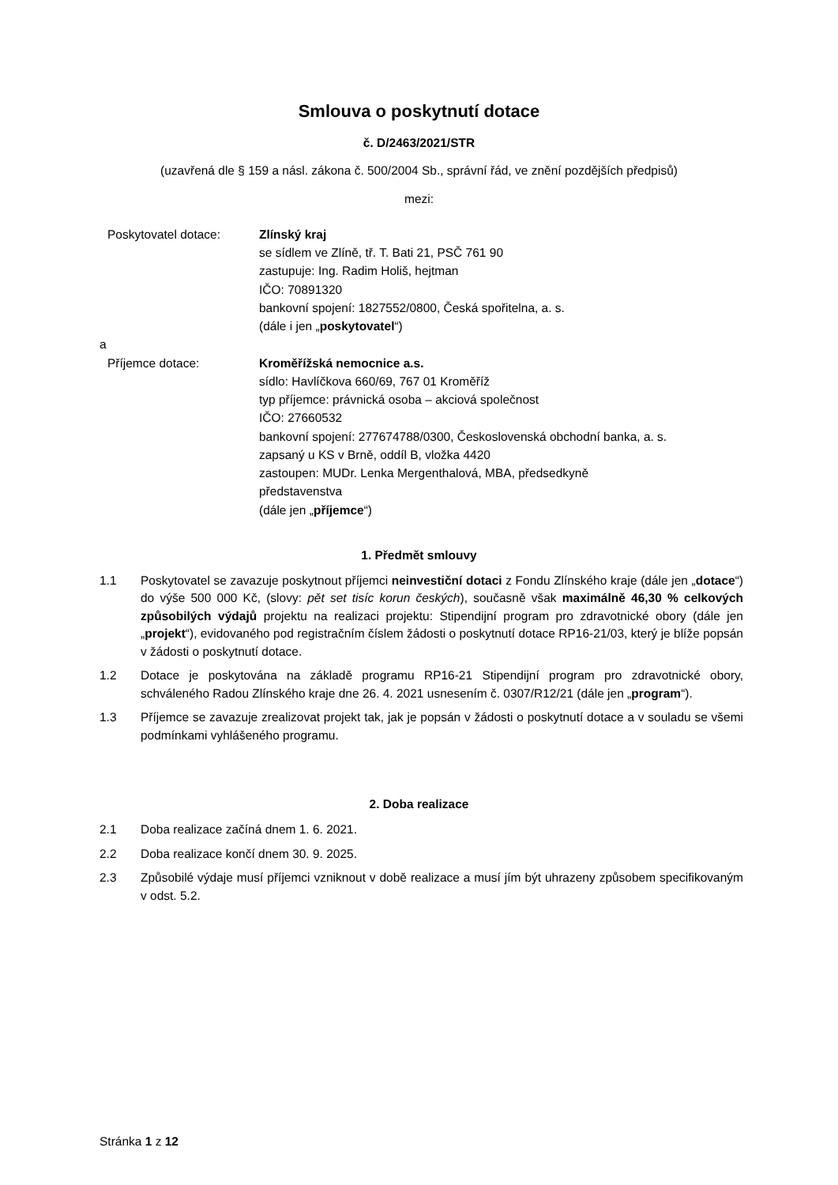Smlouva o poskytnutí dotace
č. D/2463/2021/STR
(uzavřená dle § 159 a násl. zákona č. 500/2004 Sb., správní řád, ve znění pozdějších předpisů)
mezi:
Poskytovatel dotace: Zlínský kraj
se sídlem ve Zlíně, tř. T. Bati 21, PSČ 761 90
zastupuje: Ing. Radim Holiš, hejtman
IČO: 70891320
bankovní spojení: 1827552/0800, Česká spořitelna, a. s.
(dále i jen „poskytovatel“)
a
Příjemce dotace: Kroměřížská nemocnice a.s.
sídlo: Havlíčkova 660/69, 767 01 Kroměříž
typ příjemce: právnická osoba – akciová společnost
IČO: 27660532
bankovní spojení: 277674788/0300, Československá obchodní banka, a. s.
zapsaný u KS v Brně, oddíl B, vložka 4420
zastoupen: MUDr. Lenka Mergenthalová, MBA, předsedkyně
představenstva
(dále jen „příjemce“)
1. Předmět smlouvy
1.1 Poskytovatel se zavazuje poskytnout příjemci neinvestiční dotaci z Fondu Zlínského kraje (dále jen „dotace“) do výše 500 000 Kč, (slovy: pět set tisíc korun českých), současně však maximálně 46,30 % celkových způsobilých výdajů projektu na realizaci projektu: Stipendijní program pro zdravotnické obory (dále jen „projekt“), evidovaného pod registračním číslem žádosti o poskytnutí dotace RP16-21/03, který je blíže popsán v žádosti o poskytnutí dotace.
1.2 Dotace je poskytována na základě programu RP16-21 Stipendijní program pro zdravotnické obory, schváleného Radou Zlínského kraje dne 26. 4. 2021 usnesením č. 0307/R12/21 (dále jen „program“).
1.3 Příjemce se zavazuje zrealizovat projekt tak, jak je popsán v žádosti o poskytnutí dotace a v souladu se všemi podmínkami vyhlášeného programu.
2. Doba realizace
2.1 Doba realizace začíná dnem 1. 6. 2021.
2.2 Doba realizace končí dnem 30. 9. 2025.
2.3 Způsobilé výdaje musí příjemci vzniknout v době realizace a musí jím být uhrazeny způsobem specifikovaným v odst. 5.2.
Stránka 1 z 12